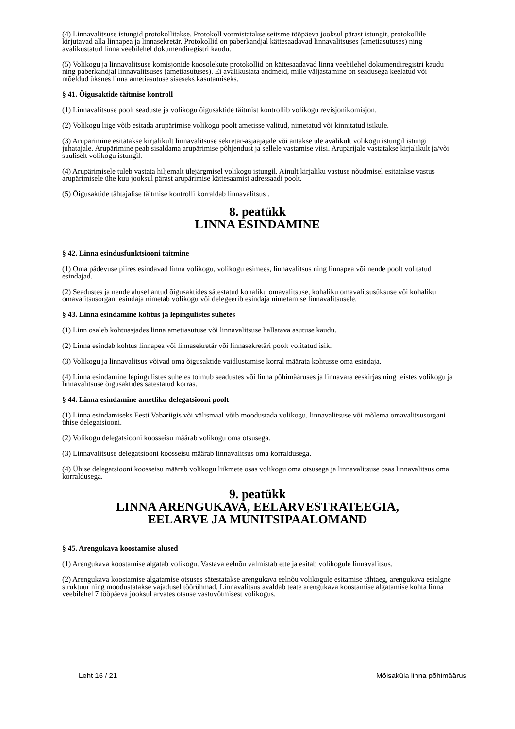(4) Linnavalitsuse istungid protokollitakse. Protokoll vormistatakse seitsme tööpäeva jooksul pärast istungit, protokollile kirjutavad alla linnapea ja linnasekretär. Protokollid on paberkandjal kättesaadavad linnavalitsuses (ametiasutuses) ning avalikustatud linna veebilehel dokumendiregistri kaudu.
(5) Volikogu ja linnavalitsuse komisjonide koosolekute protokollid on kättesaadavad linna veebilehel dokumendiregistri kaudu ning paberkandjal linnavalitsuses (ametiasutuses). Ei avalikustata andmeid, mille väljastamine on seadusega keelatud või mõeldud üksnes linna ametiasutuse siseseks kasutamiseks.
§ 41. Õigusaktide täitmise kontroll
(1) Linnavalitsuse poolt seaduste ja volikogu õigusaktide täitmist kontrollib volikogu revisjonikomisjon.
(2) Volikogu liige võib esitada arupärimise volikogu poolt ametisse valitud, nimetatud või kinnitatud isikule.
(3) Arupärimine esitatakse kirjalikult linnavalitsuse sekretär-asjaajajale või antakse üle avalikult volikogu istungil istungi juhatajale. Arupärimine peab sisaldama arupärimise põhjendust ja sellele vastamise viisi. Arupärijale vastatakse kirjalikult ja/või suuliselt volikogu istungil.
(4) Arupärimisele tuleb vastata hiljemalt ülejärgmisel volikogu istungil. Ainult kirjaliku vastuse nõudmisel esitatakse vastus arupärimisele ühe kuu jooksul pärast arupärimise kättesaamist adressaadi poolt.
(5) Õigusaktide tähtajalise täitmise kontrolli korraldab linnavalitsus .
8. peatükk
LINNA ESINDAMINE
§ 42. Linna esindusfunktsiooni täitmine
(1) Oma pädevuse piires esindavad linna volikogu, volikogu esimees, linnavalitsus ning linnapea või nende poolt volitatud esindajad.
(2) Seadustes ja nende alusel antud õigusaktides sätestatud kohaliku omavalitsuse, kohaliku omavalitsusüksuse või kohaliku omavalitsusorgani esindaja nimetab volikogu või delegeerib esindaja nimetamise linnavalitsusele.
§ 43. Linna esindamine kohtus ja lepingulistes suhetes
(1) Linn osaleb kohtuasjades linna ametiasutuse või linnavalitsuse hallatava asutuse kaudu.
(2) Linna esindab kohtus linnapea või linnasekretär või linnasekretäri poolt volitatud isik.
(3) Volikogu ja linnavalitsus võivad oma õigusaktide vaidlustamise korral määrata kohtusse oma esindaja.
(4) Linna esindamine lepingulistes suhetes toimub seadustes või linna põhimääruses ja linnavara eeskirjas ning teistes volikogu ja linnavalitsuse õigusaktides sätestatud korras.
§ 44. Linna esindamine ametliku delegatsiooni poolt
(1) Linna esindamiseks Eesti Vabariigis või välismaal võib moodustada volikogu, linnavalitsuse või mõlema omavalitsusorgani ühise delegatsiooni.
(2) Volikogu delegatsiooni koosseisu määrab volikogu oma otsusega.
(3) Linnavalitsuse delegatsiooni koosseisu määrab linnavalitsus oma korraldusega.
(4) Ühise delegatsiooni koosseisu määrab volikogu liikmete osas volikogu oma otsusega ja linnavalitsuse osas linnavalitsus oma korraldusega.
9. peatükk
LINNA ARENGUKAVA, EELARVESTRATEEGIA,
EELARVE JA MUNITSIPAALOMAND
§ 45. Arengukava koostamise alused
(1) Arengukava koostamise algatab volikogu. Vastava eelnõu valmistab ette ja esitab volikogule linnavalitsus.
(2) Arengukava koostamise algatamise otsuses sätestatakse arengukava eelnõu volikogule esitamise tähtaeg, arengukava esialgne struktuur ning moodustatakse vajadusel töörühmad. Linnavalitsus avaldab teate arengukava koostamise algatamise kohta linna veebilehel 7 tööpäeva jooksul arvates otsuse vastuvõtmisest volikogus.
Leht 16 / 21 Mõisaküla linna põhimäärus